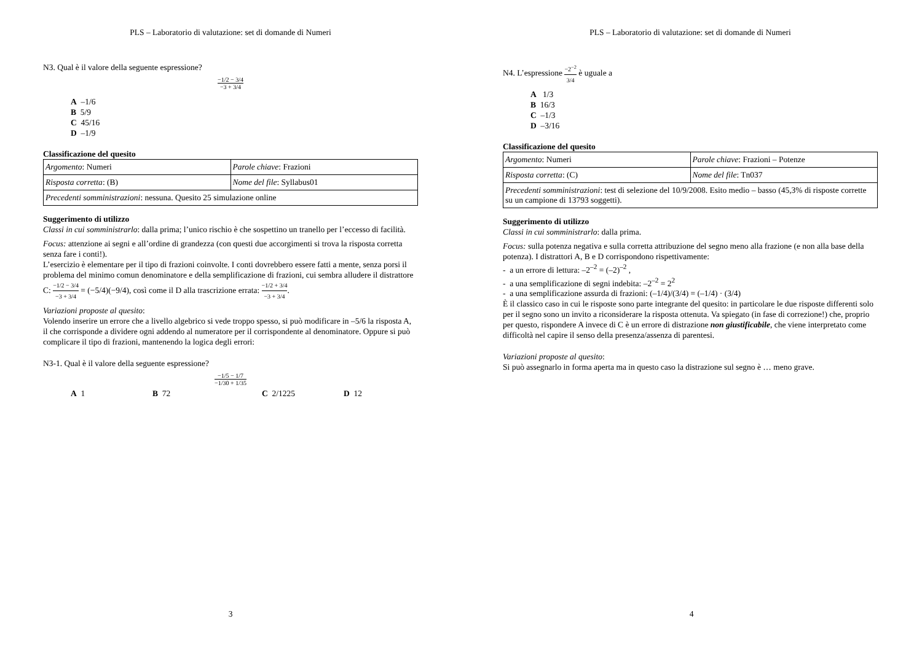PLS – Laboratorio di valutazione: set di domande di Numeri
N3. Qual è il valore della seguente espressione?
−1/2 − 3/4 −3 + 3/4
A –1/6
B 5/9
C 45/16
D –1/9
Classificazione del quesito
| Argomento : Numeri | Parole chiave : Frazioni |
| Risposta corretta : (B) | Nome del file : Syllabus01 |
| Precedenti somministrazioni : nessuna. Quesito 25 simulazione online | |
Suggerimento di utilizzo
Classi in cui somministrarlo: dalla prima; l’unico rischio è che sospettino un tranello per l’eccesso di facilità.
Focus: attenzione ai segni e all’ordine di grandezza (con questi due accorgimenti si trova la risposta corretta senza fare i conti!).
L’esercizio è elementare per il tipo di frazioni coinvolte. I conti dovrebbero essere fatti a mente, senza porsi il problema del minimo comun denominatore e della semplificazione di frazioni, cui sembra alludere il distrattore C: −1/2 − 3/4 −3 + 3/4 = (−5/4)(−9/4), così come il D alla trascrizione errata: −1/2 + 3/4 −3 + 3/4.
Variazioni proposte al quesito:
Volendo inserire un errore che a livello algebrico si vede troppo spesso, si può modificare in –5/6 la risposta A, il che corrisponde a dividere ogni addendo al numeratore per il corrispondente al denominatore. Oppure si può complicare il tipo di frazioni, mantenendo la logica degli errori:
N3-1. Qual è il valore della seguente espressione?
−1/5 − 1/7 −1/30 + 1/35
A 1 B 72 C 2/1225 D 12
3
PLS – Laboratorio di valutazione: set di domande di Numeri
N4. L’espressione −2<sup>−2</sup> 3/4 è uguale a
A 1/3
B 16/3
C –1/3
D –3/16
Classificazione del quesito
| Argomento : Numeri | Parole chiave : Frazioni – Potenze |
| Risposta corretta : (C) | Nome del file : Tn037 |
| Precedenti somministrazioni : test di selezione del 10/9/2008. Esito medio – basso (45,3% di risposte corrette su un campione di 13793 soggetti). | |
Suggerimento di utilizzo
Classi in cui somministrarlo: dalla prima.
Focus: sulla potenza negativa e sulla corretta attribuzione del segno meno alla frazione (e non alla base della potenza). I distrattori A, B e D corrispondono rispettivamente:
- a un errore di lettura: –2<sup>–2</sup> = (–2)<sup>–2</sup> ,
- a una semplificazione di segni indebita: –2<sup>–2</sup> = 2<sup>2</sup>
- a una semplificazione assurda di frazioni: (–1/4)/(3/4) = (–1/4) · (3/4)
È il classico caso in cui le risposte sono parte integrante del quesito: in particolare le due risposte differenti solo per il segno sono un invito a riconsiderare la risposta ottenuta. Va spiegato (in fase di correzione!) che, proprio per questo, rispondere A invece di C è un errore di distrazione non giustificabile, che viene interpretato come difficoltà nel capire il senso della presenza/assenza di parentesi.
Variazioni proposte al quesito:
Si può assegnarlo in forma aperta ma in questo caso la distrazione sul segno è … meno grave.
4